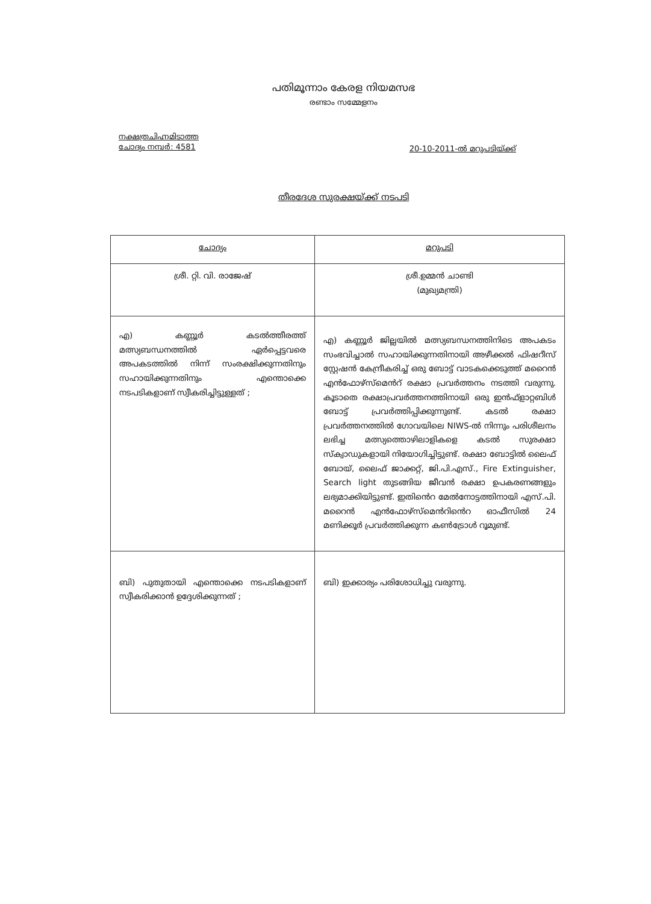പതിമൂന്നാം കേരള നിയമസഭ
രണ്ടാം സമ്മേളനം
നക്ഷത്രചിഹ്നമിടാത്ത
ചോദ്യം നമ്പർ: 4581
20-10-2011-ൽ മറുപടിയ്ക്ക്
തീരദേശ സുരക്ഷയ്ക്ക് നടപടി
| ചോദ്യം | മറുപടി |
| ശ്രീ. റ്റി. വി. രാജേഷ് | ശ്രീ.ഉമ്മൻ ചാണ്ടി (മുഖ്യമന്ത്രി) |
| എ) കണ്ണൂർ കടൽത്തീരത്ത് മത്സ്യബന്ധനത്തിൽ ഏർപ്പെട്ടവരെ അപകടത്തിൽ നിന്ന് സംരക്ഷിക്കുന്നതിനും സഹായിക്കുന്നതിനും എന്തൊക്കെ നടപടികളാണ് സ്വീകരിച്ചിട്ടുള്ളത് ; | എ) കണ്ണൂർ ജില്ലയിൽ മത്സ്യബന്ധനത്തിനിടെ അപകടം സംഭവിച്ചാൽ സഹായിക്കുന്നതിനായി അഴീക്കൽ ഫിഷറീസ് സ്റ്റേഷൻ കേന്ദ്രീകരിച്ച് ഒരു ബോട്ട് വാടകക്കെടുത്ത് മറൈൻ എൻഫോഴ്സ്മെൻറ് രക്ഷാ പ്രവർത്തനം നടത്തി വരുന്നു. കൂടാതെ രക്ഷാപ്രവർത്തനത്തിനായി ഒരു ഇൻഫ്ളാറ്റബിൾ ബോട്ട് പ്രവർത്തിപ്പിക്കുന്നുണ്ട്. കടൽ രക്ഷാ പ്രവർത്തനത്തിൽ ഗോവയിലെ NIWS-ൽ നിന്നും പരിശീലനം ലഭിച്ച മത്സ്യത്തൊഴിലാളികളെ കടൽ സുരക്ഷാ സ്ക്വാഡുകളായി നിയോഗിച്ചിട്ടുണ്ട്. രക്ഷാ ബോട്ടിൽ ലൈഫ് ബോയ്, ലൈഫ് ജാക്കറ്റ്, ജി.പി.എസ്., Fire Extinguisher, Search light തുടങ്ങിയ ജീവൻ രക്ഷാ ഉപകരണങ്ങളും ലഭ്യമാക്കിയിട്ടുണ്ട്. ഇതിൻെറ മേൽനോട്ടത്തിനായി എസ്.പി. മറൈൻ എൻഫോഴ്സ്മെൻറിൻെറ ഓഫീസിൽ 24 മണിക്കൂർ പ്രവർത്തിക്കുന്ന കൺട്രോൾ റൂമുണ്ട്. |
| ബി) പുതുതായി എന്തൊക്കെ നടപടികളാണ് സ്വീകരിക്കാൻ ഉദ്ദേശിക്കുന്നത് ; | ബി) ഇക്കാര്യം പരിശോധിച്ചു വരുന്നു. |